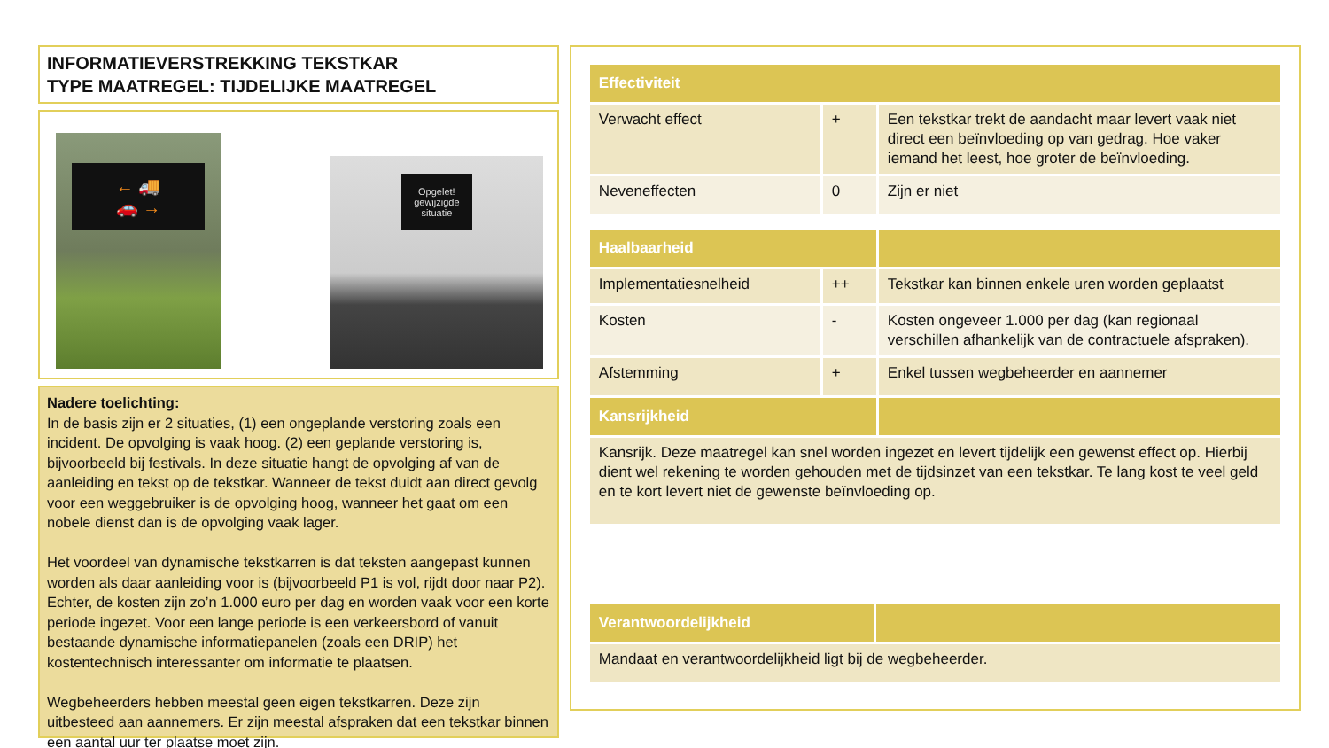INFORMATIEVERSTREKKING TEKSTKAR
TYPE MAATREGEL: TIJDELIJKE MAATREGEL
← 🚚
🚗 →
Opgelet!
gewijzigde
situatie
Nadere toelichting:
In de basis zijn er 2 situaties, (1) een ongeplande verstoring zoals een incident. De opvolging is vaak hoog. (2) een geplande verstoring is, bijvoorbeeld bij festivals. In deze situatie hangt de opvolging af van de aanleiding en tekst op de tekstkar. Wanneer de tekst duidt aan direct gevolg voor een weggebruiker is de opvolging hoog, wanneer het gaat om een nobele dienst dan is de opvolging vaak lager.
Het voordeel van dynamische tekstkarren is dat teksten aangepast kunnen worden als daar aanleiding voor is (bijvoorbeeld P1 is vol, rijdt door naar P2). Echter, de kosten zijn zo’n 1.000 euro per dag en worden vaak voor een korte periode ingezet. Voor een lange periode is een verkeersbord of vanuit bestaande dynamische informatiepanelen (zoals een DRIP) het kostentechnisch interessanter om informatie te plaatsen.
Wegbeheerders hebben meestal geen eigen tekstkarren. Deze zijn uitbesteed aan aannemers. Er zijn meestal afspraken dat een tekstkar binnen een aantal uur ter plaatse moet zijn.
| Effectiviteit | | |
| --- | --- | --- |
| Verwacht effect | + | Een tekstkar trekt de aandacht maar levert vaak niet direct een beïnvloeding op van gedrag. Hoe vaker iemand het leest, hoe groter de beïnvloeding. |
| Neveneffecten | 0 | Zijn er niet |
| Haalbaarheid | | |
| --- | --- | --- |
| Implementatiesnelheid | ++ | Tekstkar kan binnen enkele uren worden geplaatst |
| Kosten | - | Kosten ongeveer 1.000 per dag (kan regionaal verschillen afhankelijk van de contractuele afspraken). |
| Afstemming | + | Enkel tussen wegbeheerder en aannemer |
| Kansrijkheid | | |
| Kansrijk. Deze maatregel kan snel worden ingezet en levert tijdelijk een gewenst effect op. Hierbij dient wel rekening te worden gehouden met de tijdsinzet van een tekstkar. Te lang kost te veel geld en te kort levert niet de gewenste beïnvloeding op. | | |
| Verantwoordelijkheid | |
| --- | --- |
| Mandaat en verantwoordelijkheid ligt bij de wegbeheerder. | |